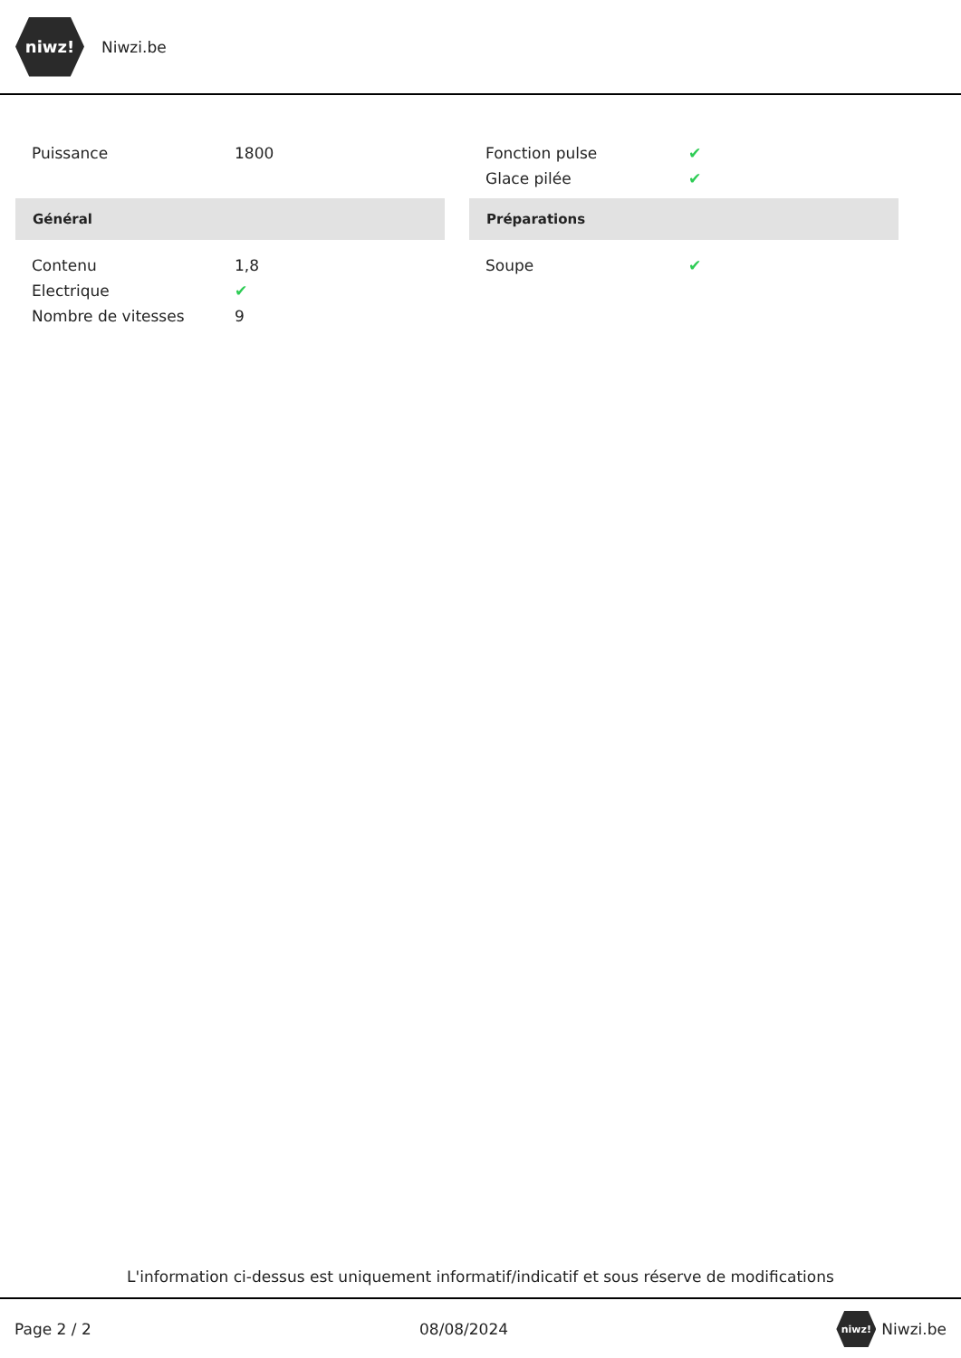niwz!
Niwzi.be
| Puissance | 1800 |
Général
| Contenu | 1,8 |
| Electrique | ✔ |
| Nombre de vitesses | 9 |
| Fonction pulse | ✔ |
| Glace pilée | ✔ |
Préparations
| Soupe | ✔ |
L'information ci-dessus est uniquement informatif/indicatif et sous réserve de modifications
Page 2 / 2 08/08/2024 niwz! Niwzi.be